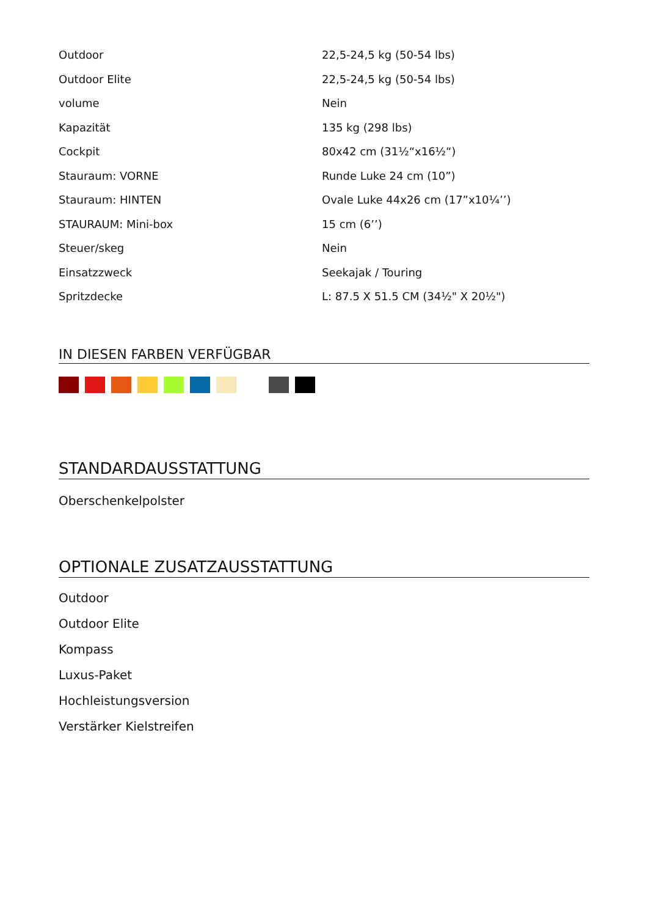| Outdoor | 22,5-24,5 kg (50-54 lbs) |
| Outdoor Elite | 22,5-24,5 kg (50-54 lbs) |
| volume | Nein |
| Kapazität | 135 kg (298 lbs) |
| Cockpit | 80x42 cm (31½“x16½“) |
| Stauraum: VORNE | Runde Luke 24 cm (10”) |
| Stauraum: HINTEN | Ovale Luke 44x26 cm (17”x10¼’’) |
| STAURAUM: Mini-box | 15 cm (6’’) |
| Steuer/skeg | Nein |
| Einsatzzweck | Seekajak / Touring |
| Spritzdecke | L: 87.5 X 51.5 CM (34½" X 20½") |
IN DIESEN FARBEN VERFÜGBAR
STANDARDAUSSTATTUNG
Oberschenkelpolster
OPTIONALE ZUSATZAUSSTATTUNG
Outdoor
Outdoor Elite
Kompass
Luxus-Paket
Hochleistungsversion
Verstärker Kielstreifen